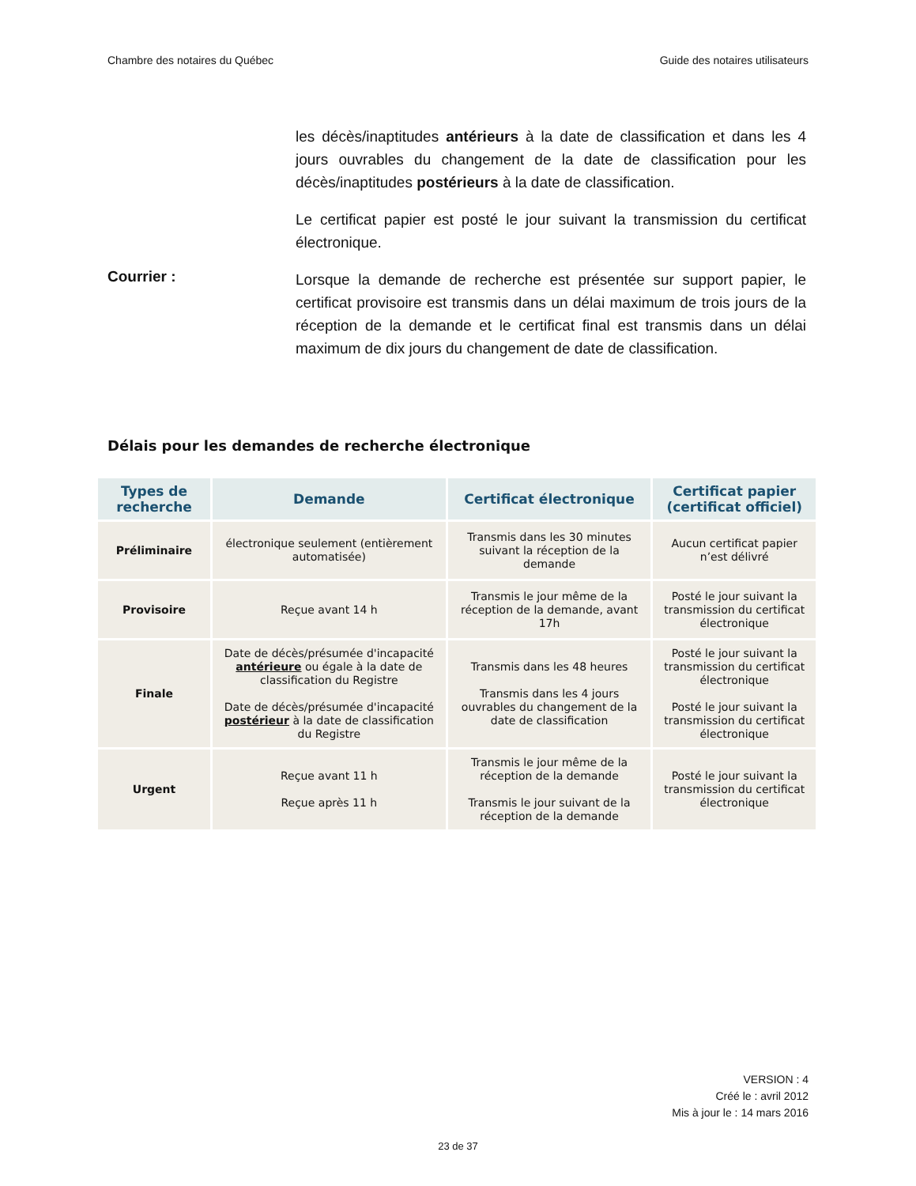Chambre des notaires du Québec Guide des notaires utilisateurs
les décès/inaptitudes antérieurs à la date de classification et dans les 4 jours ouvrables du changement de la date de classification pour les décès/inaptitudes postérieurs à la date de classification.
Le certificat papier est posté le jour suivant la transmission du certificat électronique.
Courrier :
Lorsque la demande de recherche est présentée sur support papier, le certificat provisoire est transmis dans un délai maximum de trois jours de la réception de la demande et le certificat final est transmis dans un délai maximum de dix jours du changement de date de classification.
Délais pour les demandes de recherche électronique
| Types de recherche | Demande | Certificat électronique | Certificat papier (certificat officiel) |
| --- | --- | --- | --- |
| Préliminaire | électronique seulement (entièrement automatisée) | Transmis dans les 30 minutes suivant la réception de la demande | Aucun certificat papier n’est délivré |
| Provisoire | Reçue avant 14 h | Transmis le jour même de la réception de la demande, avant 17h | Posté le jour suivant la transmission du certificat électronique |
| Finale | Date de décès/présumée d'incapacité antérieure ou égale à la date de classification du Registre Date de décès/présumée d'incapacité postérieur à la date de classification du Registre | Transmis dans les 48 heures Transmis dans les 4 jours ouvrables du changement de la date de classification | Posté le jour suivant la transmission du certificat électronique Posté le jour suivant la transmission du certificat électronique |
| Urgent | Reçue avant 11 h Reçue après 11 h | Transmis le jour même de la réception de la demande Transmis le jour suivant de la réception de la demande | Posté le jour suivant la transmission du certificat électronique |
VERSION : 4
Créé le : avril 2012
Mis à jour le : 14 mars 2016
23 de 37